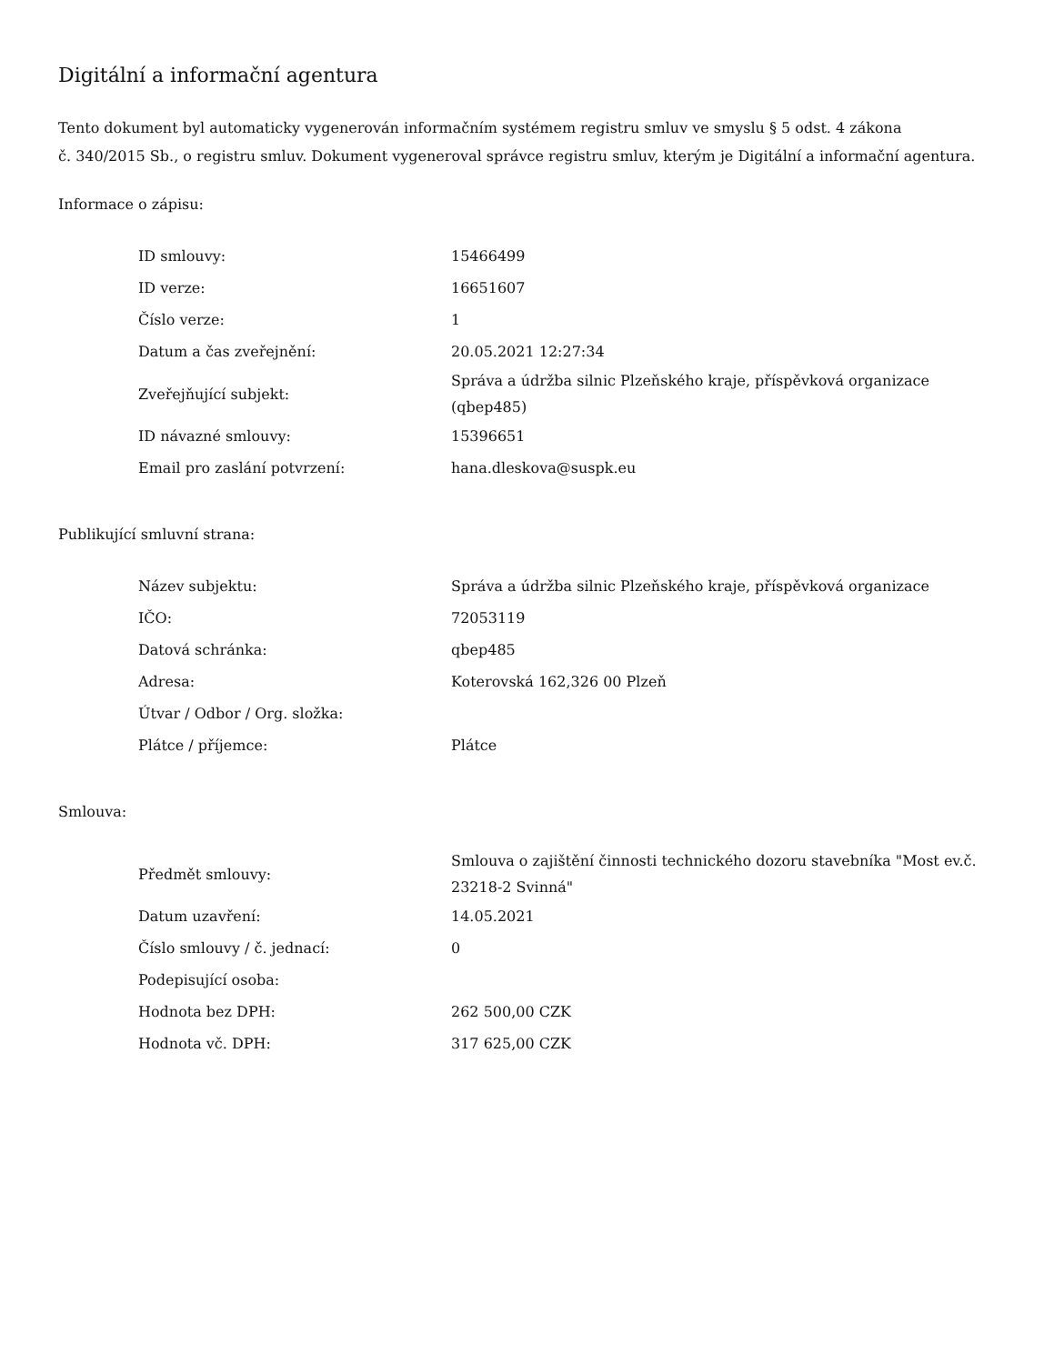Digitální a informační agentura
Tento dokument byl automaticky vygenerován informačním systémem registru smluv ve smyslu § 5 odst. 4 zákona
č. 340/2015 Sb., o registru smluv. Dokument vygeneroval správce registru smluv, kterým je Digitální a informační agentura.
Informace o zápisu:
| ID smlouvy: | 15466499 |
| ID verze: | 16651607 |
| Číslo verze: | 1 |
| Datum a čas zveřejnění: | 20.05.2021 12:27:34 |
| Zveřejňující subjekt: | Správa a údržba silnic Plzeňského kraje, příspěvková organizace (qbep485) |
| ID návazné smlouvy: | 15396651 |
| Email pro zaslání potvrzení: | hana.dleskova@suspk.eu |
Publikující smluvní strana:
| Název subjektu: | Správa a údržba silnic Plzeňského kraje, příspěvková organizace |
| IČO: | 72053119 |
| Datová schránka: | qbep485 |
| Adresa: | Koterovská 162,326 00 Plzeň |
| Útvar / Odbor / Org. složka: | |
| Plátce / příjemce: | Plátce |
Smlouva:
| Předmět smlouvy: | Smlouva o zajištění činnosti technického dozoru stavebníka "Most ev.č. 23218-2 Svinná" |
| Datum uzavření: | 14.05.2021 |
| Číslo smlouvy / č. jednací: | 0 |
| Podepisující osoba: | |
| Hodnota bez DPH: | 262 500,00 CZK |
| Hodnota vč. DPH: | 317 625,00 CZK |